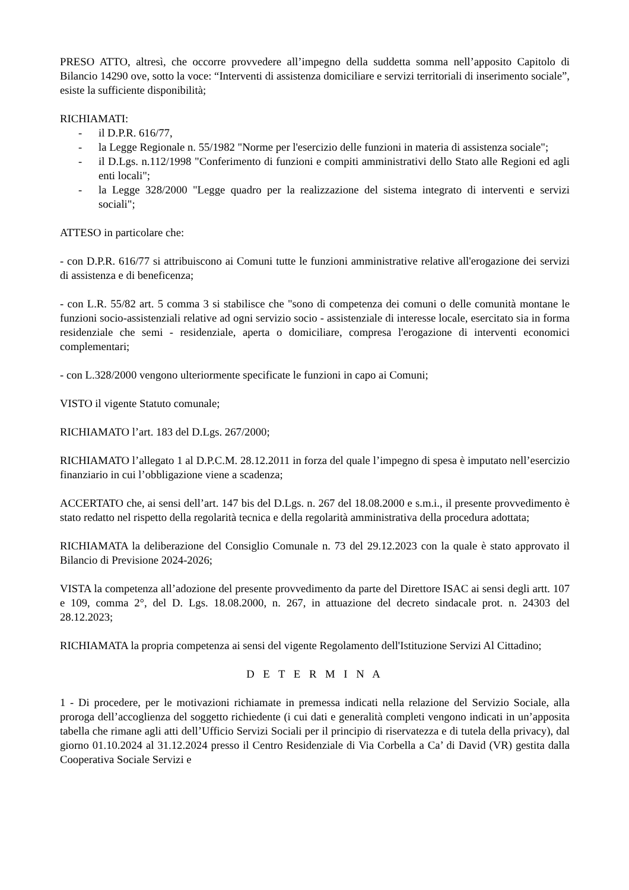PRESO ATTO, altresì, che occorre provvedere all’impegno della suddetta somma nell’apposito Capitolo di Bilancio 14290 ove, sotto la voce: “Interventi di assistenza domiciliare e servizi territoriali di inserimento sociale”, esiste la sufficiente disponibilità;
RICHIAMATI:
- il D.P.R. 616/77,
- la Legge Regionale n. 55/1982 "Norme per l'esercizio delle funzioni in materia di assistenza sociale";
- il D.Lgs. n.112/1998 "Conferimento di funzioni e compiti amministrativi dello Stato alle Regioni ed agli enti locali";
- la Legge 328/2000 "Legge quadro per la realizzazione del sistema integrato di interventi e servizi sociali";
ATTESO in particolare che:
- con D.P.R. 616/77 si attribuiscono ai Comuni tutte le funzioni amministrative relative all'erogazione dei servizi di assistenza e di beneficenza;
- con L.R. 55/82 art. 5 comma 3 si stabilisce che "sono di competenza dei comuni o delle comunità montane le funzioni socio-assistenziali relative ad ogni servizio socio - assistenziale di interesse locale, esercitato sia in forma residenziale che semi - residenziale, aperta o domiciliare, compresa l'erogazione di interventi economici complementari;
- con L.328/2000 vengono ulteriormente specificate le funzioni in capo ai Comuni;
VISTO il vigente Statuto comunale;
RICHIAMATO l’art. 183 del D.Lgs. 267/2000;
RICHIAMATO l’allegato 1 al D.P.C.M. 28.12.2011 in forza del quale l’impegno di spesa è imputato nell’esercizio finanziario in cui l’obbligazione viene a scadenza;
ACCERTATO che, ai sensi dell’art. 147 bis del D.Lgs. n. 267 del 18.08.2000 e s.m.i., il presente provvedimento è stato redatto nel rispetto della regolarità tecnica e della regolarità amministrativa della procedura adottata;
RICHIAMATA la deliberazione del Consiglio Comunale n. 73 del 29.12.2023 con la quale è stato approvato il Bilancio di Previsione 2024-2026;
VISTA la competenza all’adozione del presente provvedimento da parte del Direttore ISAC ai sensi degli artt. 107 e 109, comma 2°, del D. Lgs. 18.08.2000, n. 267, in attuazione del decreto sindacale prot. n. 24303 del 28.12.2023;
RICHIAMATA la propria competenza ai sensi del vigente Regolamento dell'Istituzione Servizi Al Cittadino;
D E T E R M I N A
1 - Di procedere, per le motivazioni richiamate in premessa indicati nella relazione del Servizio Sociale, alla proroga dell’accoglienza del soggetto richiedente (i cui dati e generalità completi vengono indicati in un’apposita tabella che rimane agli atti dell’Ufficio Servizi Sociali per il principio di riservatezza e di tutela della privacy), dal giorno 01.10.2024 al 31.12.2024 presso il Centro Residenziale di Via Corbella a Ca’ di David (VR) gestita dalla Cooperativa Sociale Servizi e